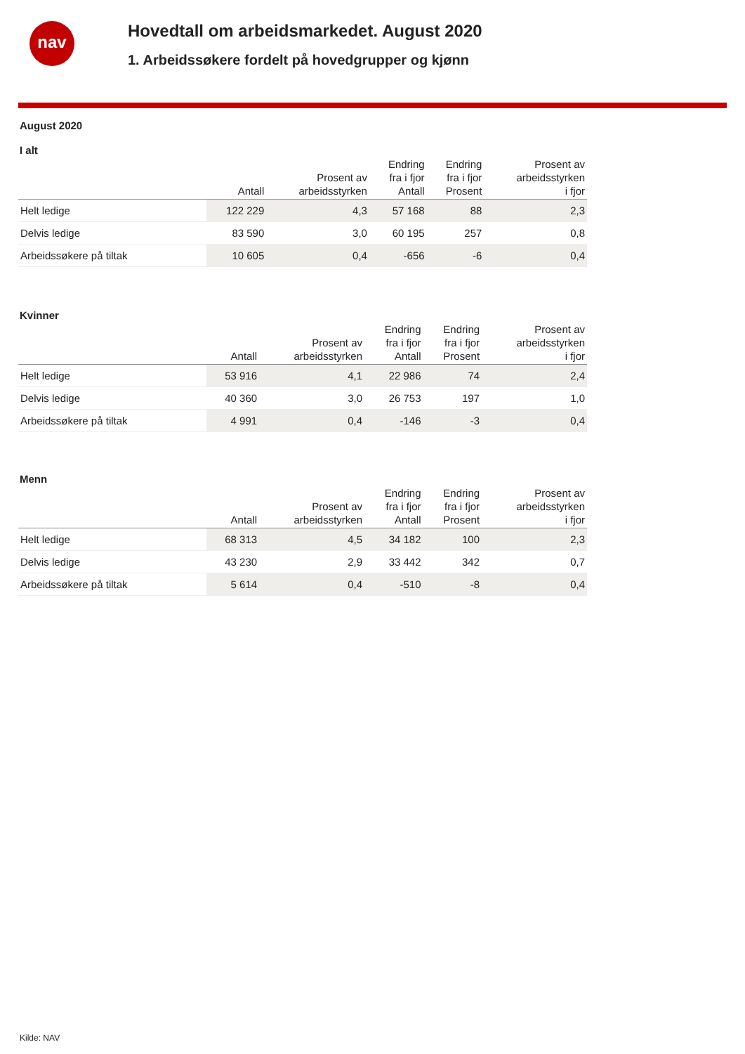nav
Hovedtall om arbeidsmarkedet. August 2020
1. Arbeidssøkere fordelt på hovedgrupper og kjønn
August 2020
I alt
| | Antall | Prosent av arbeidsstyrken | Endring fra i fjor Antall | Endring fra i fjor Prosent | Prosent av arbeidsstyrken i fjor |
| --- | --- | --- | --- | --- | --- |
| Helt ledige | 122 229 | 4,3 | 57 168 | 88 | 2,3 |
| Delvis ledige | 83 590 | 3,0 | 60 195 | 257 | 0,8 |
| Arbeidssøkere på tiltak | 10 605 | 0,4 | -656 | -6 | 0,4 |
Kvinner
| | Antall | Prosent av arbeidsstyrken | Endring fra i fjor Antall | Endring fra i fjor Prosent | Prosent av arbeidsstyrken i fjor |
| --- | --- | --- | --- | --- | --- |
| Helt ledige | 53 916 | 4,1 | 22 986 | 74 | 2,4 |
| Delvis ledige | 40 360 | 3,0 | 26 753 | 197 | 1,0 |
| Arbeidssøkere på tiltak | 4 991 | 0,4 | -146 | -3 | 0,4 |
Menn
| | Antall | Prosent av arbeidsstyrken | Endring fra i fjor Antall | Endring fra i fjor Prosent | Prosent av arbeidsstyrken i fjor |
| --- | --- | --- | --- | --- | --- |
| Helt ledige | 68 313 | 4,5 | 34 182 | 100 | 2,3 |
| Delvis ledige | 43 230 | 2,9 | 33 442 | 342 | 0,7 |
| Arbeidssøkere på tiltak | 5 614 | 0,4 | -510 | -8 | 0,4 |
Kilde: NAV